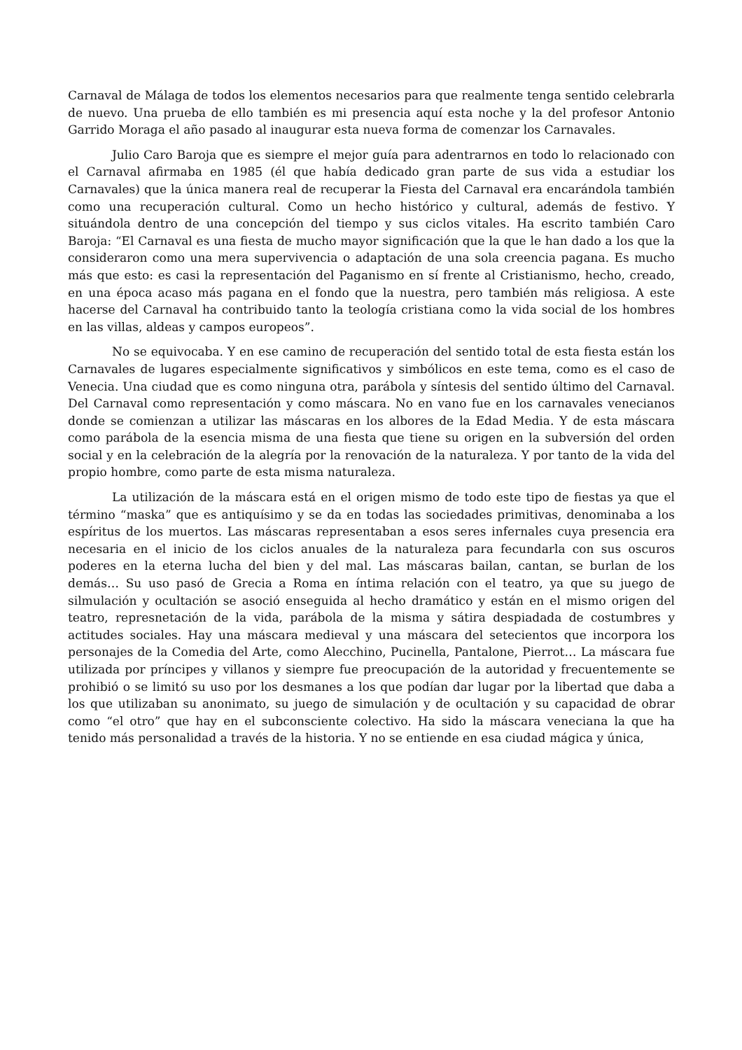Carnaval de Málaga de todos los elementos necesarios para que realmente tenga sentido celebrarla de nuevo. Una prueba de ello también es mi presencia aquí esta noche y la del profesor Antonio Garrido Moraga el año pasado al inaugurar esta nueva forma de comenzar los Carnavales.
Julio Caro Baroja que es siempre el mejor guía para adentrarnos en todo lo relacionado con el Carnaval afirmaba en 1985 (él que había dedicado gran parte de sus vida a estudiar los Carnavales) que la única manera real de recuperar la Fiesta del Carnaval era encarándola también como una recuperación cultural. Como un hecho histórico y cultural, además de festivo. Y situándola dentro de una concepción del tiempo y sus ciclos vitales. Ha escrito también Caro Baroja: “El Carnaval es una fiesta de mucho mayor significación que la que le han dado a los que la consideraron como una mera supervivencia o adaptación de una sola creencia pagana. Es mucho más que esto: es casi la representación del Paganismo en sí frente al Cristianismo, hecho, creado, en una época acaso más pagana en el fondo que la nuestra, pero también más religiosa. A este hacerse del Carnaval ha contribuido tanto la teología cristiana como la vida social de los hombres en las villas, aldeas y campos europeos”.
No se equivocaba. Y en ese camino de recuperación del sentido total de esta fiesta están los Carnavales de lugares especialmente significativos y simbólicos en este tema, como es el caso de Venecia. Una ciudad que es como ninguna otra, parábola y síntesis del sentido último del Carnaval. Del Carnaval como representación y como máscara. No en vano fue en los carnavales venecianos donde se comienzan a utilizar las máscaras en los albores de la Edad Media. Y de esta máscara como parábola de la esencia misma de una fiesta que tiene su origen en la subversión del orden social y en la celebración de la alegría por la renovación de la naturaleza. Y por tanto de la vida del propio hombre, como parte de esta misma naturaleza.
La utilización de la máscara está en el origen mismo de todo este tipo de fiestas ya que el término “maska” que es antiquísimo y se da en todas las sociedades primitivas, denominaba a los espíritus de los muertos. Las máscaras representaban a esos seres infernales cuya presencia era necesaria en el inicio de los ciclos anuales de la naturaleza para fecundarla con sus oscuros poderes en la eterna lucha del bien y del mal. Las máscaras bailan, cantan, se burlan de los demás… Su uso pasó de Grecia a Roma en íntima relación con el teatro, ya que su juego de silmulación y ocultación se asoció enseguida al hecho dramático y están en el mismo origen del teatro, represnetación de la vida, parábola de la misma y sátira despiadada de costumbres y actitudes sociales. Hay una máscara medieval y una máscara del setecientos que incorpora los personajes de la Comedia del Arte, como Alecchino, Pucinella, Pantalone, Pierrot… La máscara fue utilizada por príncipes y villanos y siempre fue preocupación de la autoridad y frecuentemente se prohibió o se limitó su uso por los desmanes a los que podían dar lugar por la libertad que daba a los que utilizaban su anonimato, su juego de simulación y de ocultación y su capacidad de obrar como “el otro” que hay en el subconsciente colectivo. Ha sido la máscara veneciana la que ha tenido más personalidad a través de la historia. Y no se entiende en esa ciudad mágica y única,